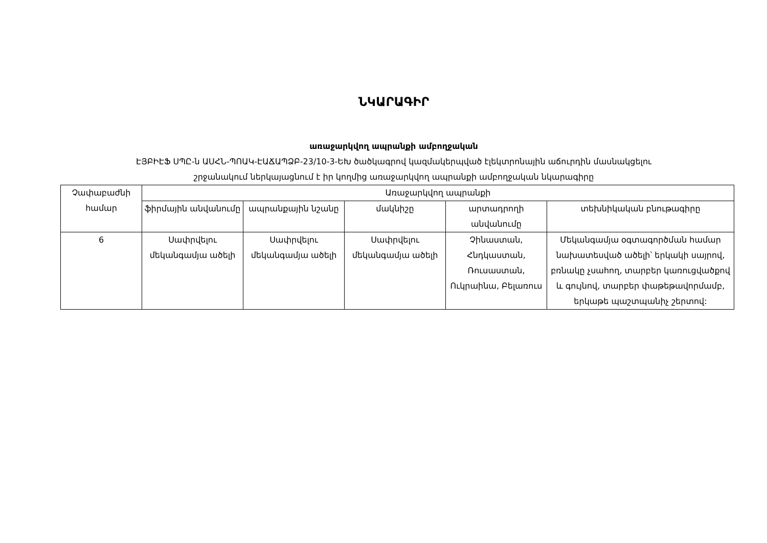ՆԿԱՐԱԳԻՐ
առաջարկվող ապրանքի ամբողջական
ԷՅԲԻԷՖ ՍՊԸ-ն ԱՍՀՆ-ՊՈԱԿ-ԷԱՃԱՊՁԲ-23/10-3-ԵԽ ծածկագրով կազմակերպված էլեկտրոնային աճուրդին մասնակցելու
շրջանակում ներկայացնում է իր կողմից առաջարկվող ապրանքի ամբողջական նկարագիրը
| Չափաբաժնի համար | Առաջարկվող ապրանքի | | | | |
| --- | --- | --- | --- | --- | --- |
| | ֆիրմային անվանումը | ապրանքային նշանը | մակնիշը | արտադրողի անվանումը | տեխնիկական բնութագիրը |
| 6 | Սափրվելու մեկանգամյա ածելի | Սափրվելու մեկանգամյա ածելի | Սափրվելու մեկանգամյա ածելի | Չինաստան, Հնդկաստան, Ռուսաստան, Ուկրաինա, Բելառուս | Մեկանգամյա օգտագործման համար նախատեսված ածելի՝ երկակի սայրով, բռնակը չսահող, տարբեր կառուցվածքով և գույնով, տարբեր փաթեթավորմամբ, երկաթե պաշտպանիչ շերտով: |